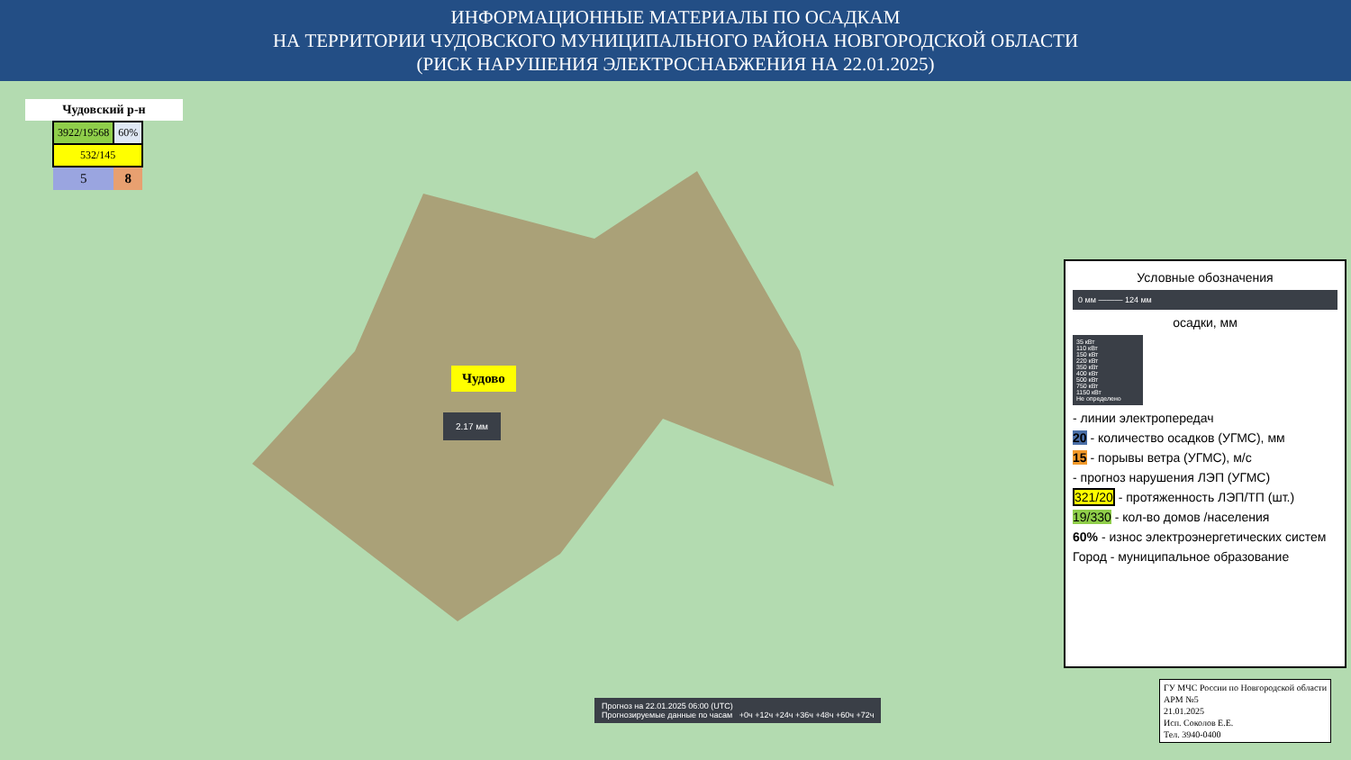ИНФОРМАЦИОННЫЕ МАТЕРИАЛЫ ПО ОСАДКАМ
НА ТЕРРИТОРИИ ЧУДОВСКОГО МУНИЦИПАЛЬНОГО РАЙОНА НОВГОРОДСКОЙ ОБЛАСТИ
(РИСК НАРУШЕНИЯ ЭЛЕКТРОСНАБЖЕНИЯ НА 22.01.2025)
Чудовский р-н
| 3922/19568 | 60% |
| 532/145 | |
| 5 | 8 |
Чудово
2.17 мм
Прогноз на 22.01.2025 06:00 (UTC)
Прогнозируемые данные по часам +0ч +12ч +24ч +36ч +48ч +60ч +72ч
Условные обозначения
0 мм ——— 124 мм
осадки, мм
35 кВт
110 кВт
150 кВт
220 кВт
350 кВт
400 кВт
500 кВт
750 кВт
1150 кВт
Не определено
- линии электропередач
20 - количество осадков (УГМС), мм
15 - порывы ветра (УГМС), м/с
- прогноз нарушения ЛЭП (УГМС)
321/20 - протяженность ЛЭП/ТП (шт.)
19/330 - кол-во домов /населения
60% - износ электроэнергетических систем
Город - муниципальное образование
ГУ МЧС России по Новгородской области
АРМ №5
21.01.2025
Исп. Соколов Е.Е.
Тел. 3940-0400